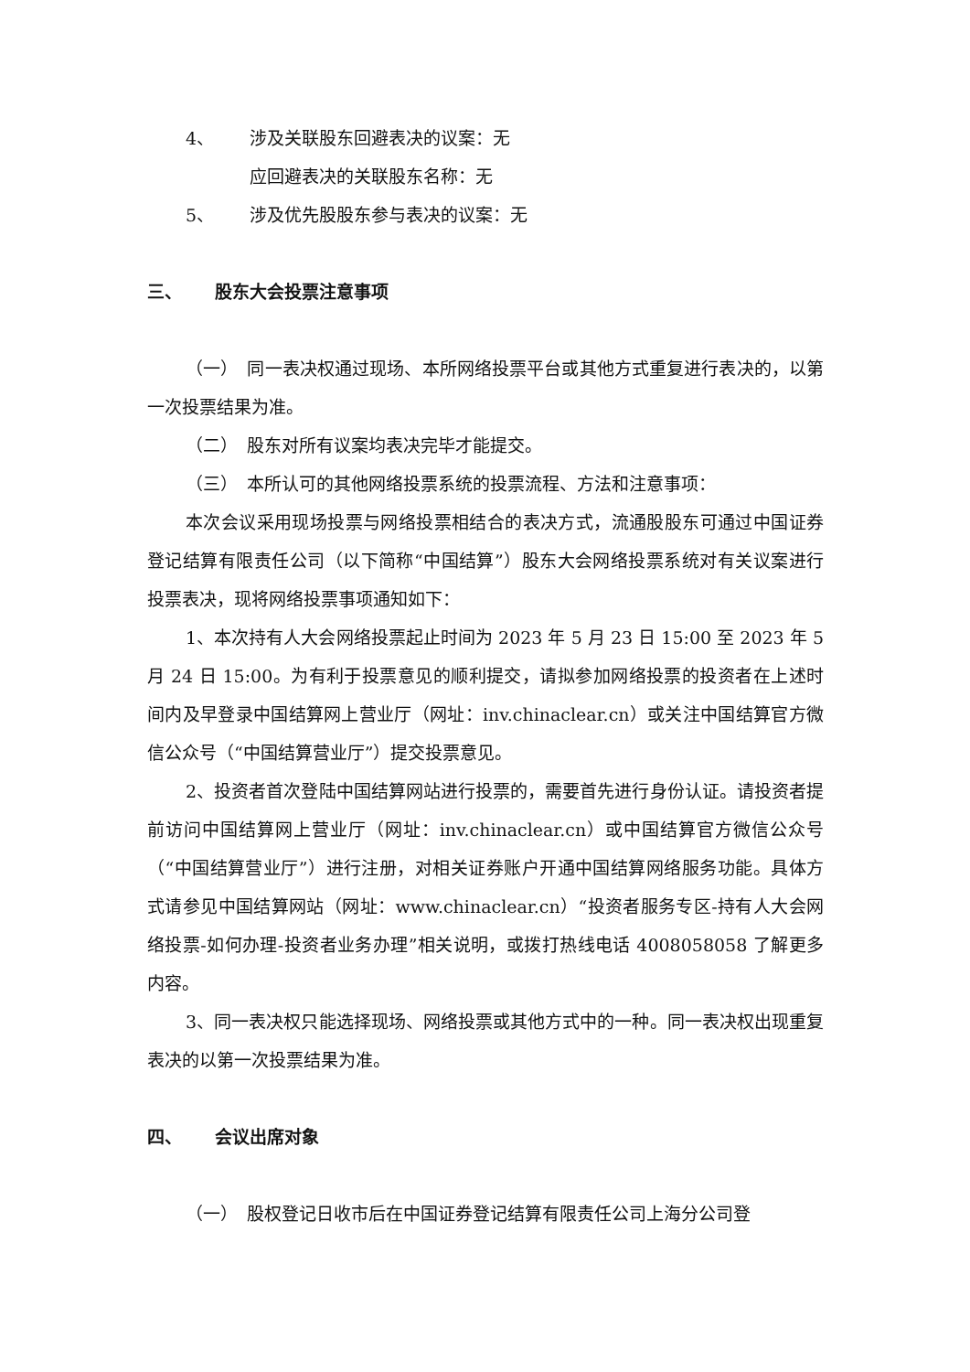4、 涉及关联股东回避表决的议案：无
应回避表决的关联股东名称：无
5、 涉及优先股股东参与表决的议案：无
三、 股东大会投票注意事项
（一）　同一表决权通过现场、本所网络投票平台或其他方式重复进行表决的，以第一次投票结果为准。
（二）　股东对所有议案均表决完毕才能提交。
（三）　本所认可的其他网络投票系统的投票流程、方法和注意事项：
本次会议采用现场投票与网络投票相结合的表决方式，流通股股东可通过中国证券登记结算有限责任公司（以下简称“中国结算”）股东大会网络投票系统对有关议案进行投票表决，现将网络投票事项通知如下：
1、本次持有人大会网络投票起止时间为 2023 年 5 月 23 日 15:00 至 2023 年 5 月 24 日 15:00。为有利于投票意见的顺利提交，请拟参加网络投票的投资者在上述时间内及早登录中国结算网上营业厅（网址：inv.chinaclear.cn）或关注中国结算官方微信公众号（“中国结算营业厅”）提交投票意见。
2、投资者首次登陆中国结算网站进行投票的，需要首先进行身份认证。请投资者提前访问中国结算网上营业厅（网址：inv.chinaclear.cn）或中国结算官方微信公众号（“中国结算营业厅”）进行注册，对相关证券账户开通中国结算网络服务功能。具体方式请参见中国结算网站（网址：www.chinaclear.cn）“投资者服务专区-持有人大会网络投票-如何办理-投资者业务办理”相关说明，或拨打热线电话 4008058058 了解更多内容。
3、同一表决权只能选择现场、网络投票或其他方式中的一种。同一表决权出现重复表决的以第一次投票结果为准。
四、 会议出席对象
（一）　股权登记日收市后在中国证券登记结算有限责任公司上海分公司登